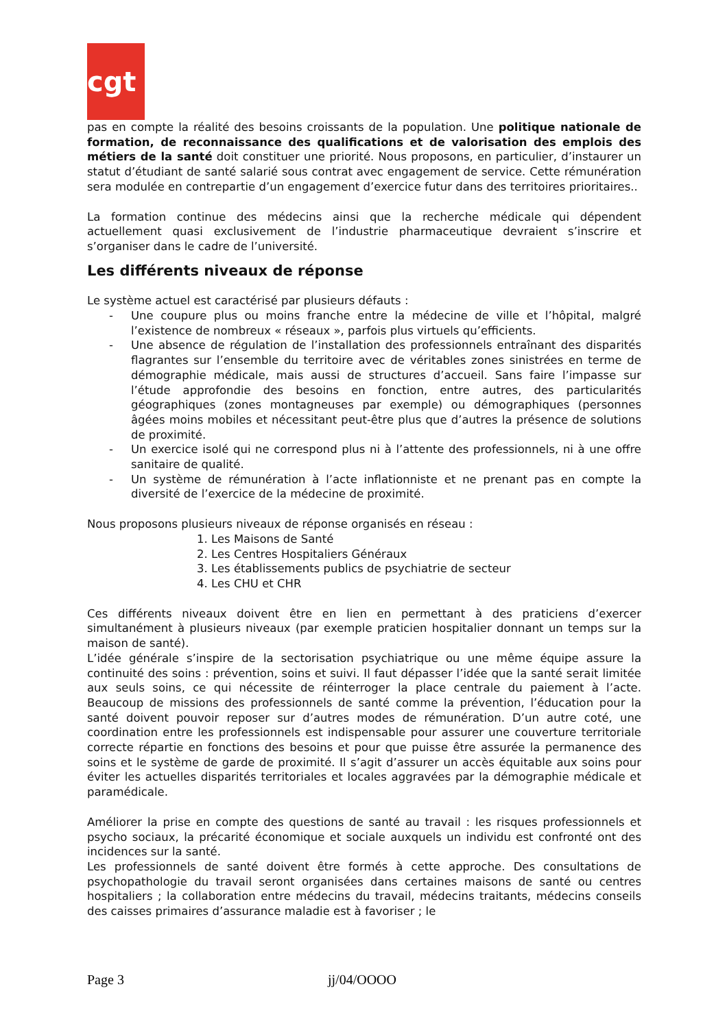cgt
pas en compte la réalité des besoins croissants de la population. Une politique nationale de formation, de reconnaissance des qualifications et de valorisation des emplois des métiers de la santé doit constituer une priorité. Nous proposons, en particulier, d’instaurer un statut d’étudiant de santé salarié sous contrat avec engagement de service. Cette rémunération sera modulée en contrepartie d’un engagement d’exercice futur dans des territoires prioritaires..
La formation continue des médecins ainsi que la recherche médicale qui dépendent actuellement quasi exclusivement de l’industrie pharmaceutique devraient s’inscrire et s’organiser dans le cadre de l’université.
Les différents niveaux de réponse
Le système actuel est caractérisé par plusieurs défauts :
- Une coupure plus ou moins franche entre la médecine de ville et l’hôpital, malgré l’existence de nombreux « réseaux », parfois plus virtuels qu’efficients.
- Une absence de régulation de l’installation des professionnels entraînant des disparités flagrantes sur l’ensemble du territoire avec de véritables zones sinistrées en terme de démographie médicale, mais aussi de structures d’accueil. Sans faire l’impasse sur l’étude approfondie des besoins en fonction, entre autres, des particularités géographiques (zones montagneuses par exemple) ou démographiques (personnes âgées moins mobiles et nécessitant peut-être plus que d’autres la présence de solutions de proximité.
- Un exercice isolé qui ne correspond plus ni à l’attente des professionnels, ni à une offre sanitaire de qualité.
- Un système de rémunération à l’acte inflationniste et ne prenant pas en compte la diversité de l’exercice de la médecine de proximité.
Nous proposons plusieurs niveaux de réponse organisés en réseau :
1. Les Maisons de Santé
2. Les Centres Hospitaliers Généraux
3. Les établissements publics de psychiatrie de secteur
4. Les CHU et CHR
Ces différents niveaux doivent être en lien en permettant à des praticiens d’exercer simultanément à plusieurs niveaux (par exemple praticien hospitalier donnant un temps sur la maison de santé).
L’idée générale s’inspire de la sectorisation psychiatrique ou une même équipe assure la continuité des soins : prévention, soins et suivi. Il faut dépasser l’idée que la santé serait limitée aux seuls soins, ce qui nécessite de réinterroger la place centrale du paiement à l’acte. Beaucoup de missions des professionnels de santé comme la prévention, l’éducation pour la santé doivent pouvoir reposer sur d’autres modes de rémunération. D’un autre coté, une coordination entre les professionnels est indispensable pour assurer une couverture territoriale correcte répartie en fonctions des besoins et pour que puisse être assurée la permanence des soins et le système de garde de proximité. Il s’agit d’assurer un accès équitable aux soins pour éviter les actuelles disparités territoriales et locales aggravées par la démographie médicale et paramédicale.
Améliorer la prise en compte des questions de santé au travail : les risques professionnels et psycho sociaux, la précarité économique et sociale auxquels un individu est confronté ont des incidences sur la santé.
Les professionnels de santé doivent être formés à cette approche. Des consultations de psychopathologie du travail seront organisées dans certaines maisons de santé ou centres hospitaliers ; la collaboration entre médecins du travail, médecins traitants, médecins conseils des caisses primaires d’assurance maladie est à favoriser ; le
Page 3 jj/04/OOOO